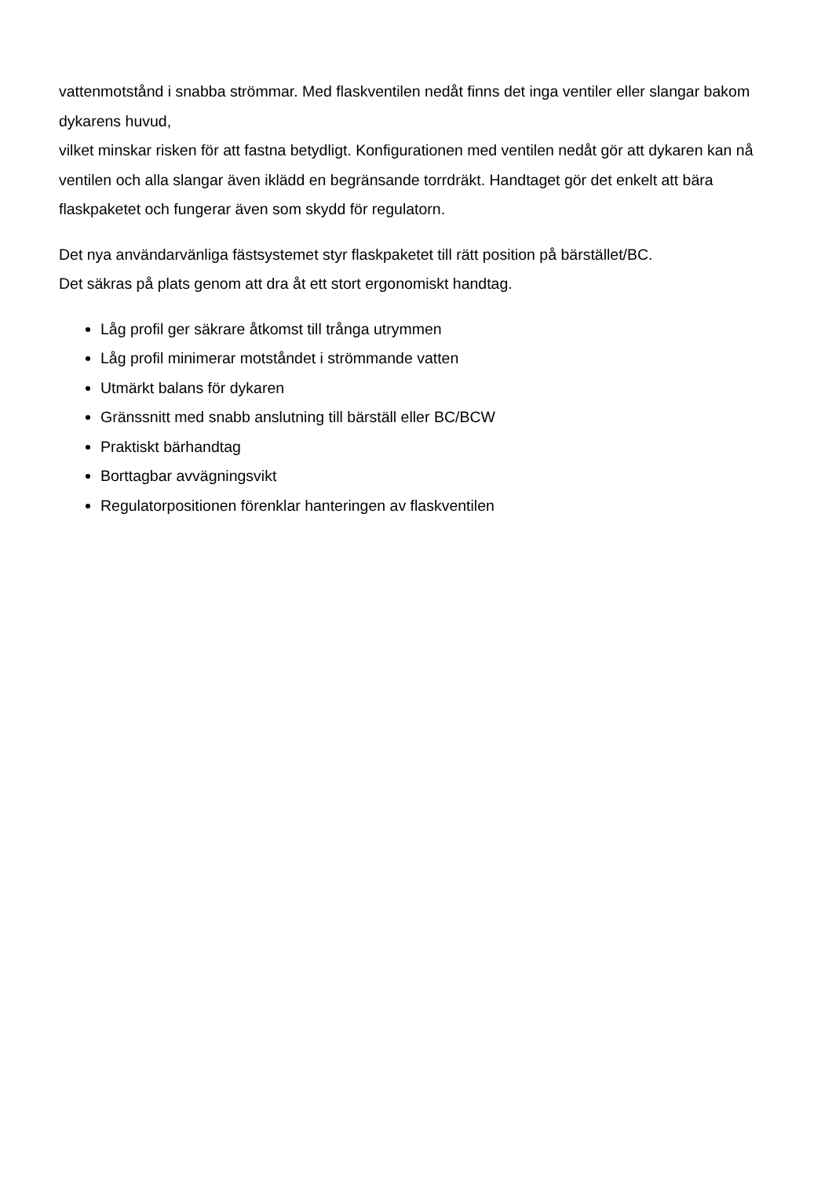vattenmotstånd i snabba strömmar. Med flaskventilen nedåt finns det inga ventiler eller slangar bakom dykarens huvud,
vilket minskar risken för att fastna betydligt. Konfigurationen med ventilen nedåt gör att dykaren kan nå ventilen och alla slangar även iklädd en begränsande torrdräkt. Handtaget gör det enkelt att bära flaskpaketet och fungerar även som skydd för regulatorn.
Det nya användarvänliga fästsystemet styr flaskpaketet till rätt position på bärstället/BC.
Det säkras på plats genom att dra åt ett stort ergonomiskt handtag.
Låg profil ger säkrare åtkomst till trånga utrymmen
Låg profil minimerar motståndet i strömmande vatten
Utmärkt balans för dykaren
Gränssnitt med snabb anslutning till bärställ eller BC/BCW
Praktiskt bärhandtag
Borttagbar avvägningsvikt
Regulatorpositionen förenklar hanteringen av flaskventilen